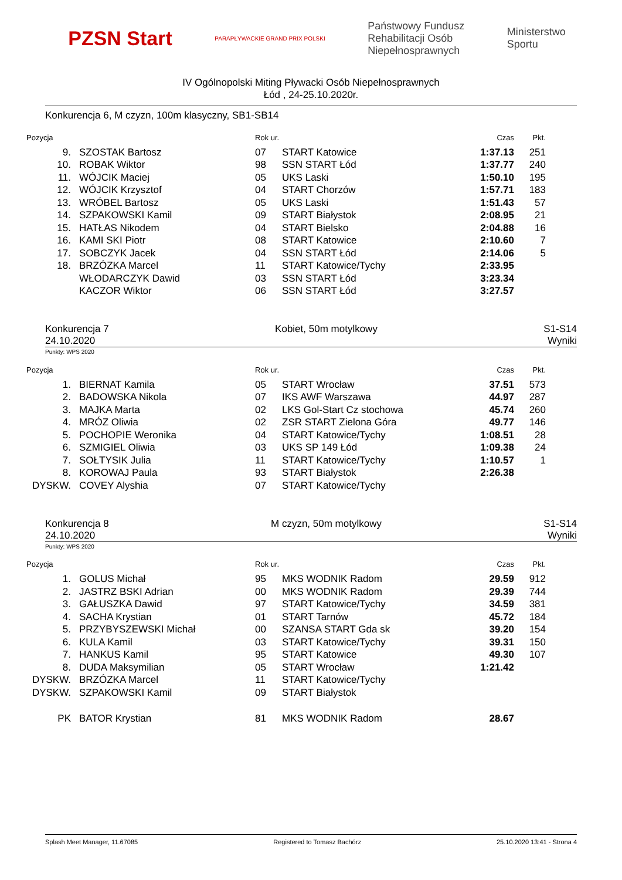PZSN Start
PARAPŁYWACKIE GRAND PRIX POLSKI
Państwowy Fundusz
Rehabilitacji Osób
Niepełnosprawnych
Ministerstwo
Sportu
IV Ogólnopolski Miting Pływacki Osób Niepełnosprawnych
Łód , 24-25.10.2020r.
Konkurencja 6, M czyzn, 100m klasyczny, SB1-SB14
| Pozycja | | Rok ur. | | Czas | Pkt. |
| --- | --- | --- | --- | --- | --- |
| 9. | SZOSTAK Bartosz | 07 | START Katowice | 1:37.13 | 251 |
| 10. | ROBAK Wiktor | 98 | SSN START Łód | 1:37.77 | 240 |
| 11. | WÓJCIK Maciej | 05 | UKS Laski | 1:50.10 | 195 |
| 12. | WÓJCIK Krzysztof | 04 | START Chorzów | 1:57.71 | 183 |
| 13. | WRÓBEL Bartosz | 05 | UKS Laski | 1:51.43 | 57 |
| 14. | SZPAKOWSKI Kamil | 09 | START Białystok | 2:08.95 | 21 |
| 15. | HATŁAS Nikodem | 04 | START Bielsko | 2:04.88 | 16 |
| 16. | KAMI SKI Piotr | 08 | START Katowice | 2:10.60 | 7 |
| 17. | SOBCZYK Jacek | 04 | SSN START Łód | 2:14.06 | 5 |
| 18. | BRZÓZKA Marcel | 11 | START Katowice/Tychy | 2:33.95 | |
| | WŁODARCZYK Dawid | 03 | SSN START Łód | 3:23.34 | |
| | KACZOR Wiktor | 06 | SSN START Łód | 3:27.57 | |
Konkurencja 7
24.10.2020 Kobiet, 50m motylkowy S1-S14
Wyniki
Punkty: WPS 2020
| Pozycja | | Rok ur. | | Czas | Pkt. |
| --- | --- | --- | --- | --- | --- |
| 1. | BIERNAT Kamila | 05 | START Wrocław | 37.51 | 573 |
| 2. | BADOWSKA Nikola | 07 | IKS AWF Warszawa | 44.97 | 287 |
| 3. | MAJKA Marta | 02 | LKS Gol-Start Cz stochowa | 45.74 | 260 |
| 4. | MRÓZ Oliwia | 02 | ZSR START Zielona Góra | 49.77 | 146 |
| 5. | POCHOPIE Weronika | 04 | START Katowice/Tychy | 1:08.51 | 28 |
| 6. | SZMIGIEL Oliwia | 03 | UKS SP 149 Łód | 1:09.38 | 24 |
| 7. | SOŁTYSIK Julia | 11 | START Katowice/Tychy | 1:10.57 | 1 |
| 8. | KOROWAJ Paula | 93 | START Białystok | 2:26.38 | |
| DYSKW. | COVEY Alyshia | 07 | START Katowice/Tychy | | |
Konkurencja 8
24.10.2020 M czyzn, 50m motylkowy S1-S14
Wyniki
Punkty: WPS 2020
| Pozycja | | Rok ur. | | Czas | Pkt. |
| --- | --- | --- | --- | --- | --- |
| 1. | GOLUS Michał | 95 | MKS WODNIK Radom | 29.59 | 912 |
| 2. | JASTRZ BSKI Adrian | 00 | MKS WODNIK Radom | 29.39 | 744 |
| 3. | GAŁUSZKA Dawid | 97 | START Katowice/Tychy | 34.59 | 381 |
| 4. | SACHA Krystian | 01 | START Tarnów | 45.72 | 184 |
| 5. | PRZYBYSZEWSKI Michał | 00 | SZANSA START Gda sk | 39.20 | 154 |
| 6. | KULA Kamil | 03 | START Katowice/Tychy | 39.31 | 150 |
| 7. | HANKUS Kamil | 95 | START Katowice | 49.30 | 107 |
| 8. | DUDA Maksymilian | 05 | START Wrocław | 1:21.42 | |
| DYSKW. | BRZÓZKA Marcel | 11 | START Katowice/Tychy | | |
| DYSKW. | SZPAKOWSKI Kamil | 09 | START Białystok | | |
| PK | BATOR Krystian | 81 | MKS WODNIK Radom | 28.67 | |
Splash Meet Manager, 11.67085 Registered to Tomasz Bachórz 25.10.2020 13:41 - Strona 4